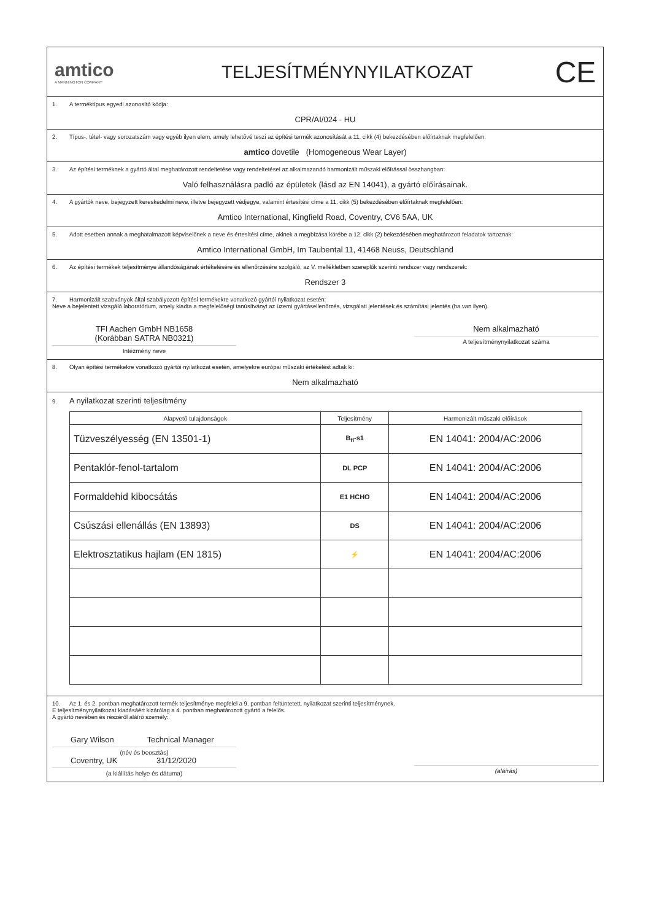amtico
A MANNINGTON COMPANY
TELJESÍTMÉNYNYILATKOZAT
CE
1. A terméktípus egyedi azonosító kódja:
CPR/AI/024 - HU
2. Típus-, tétel- vagy sorozatszám vagy egyéb ilyen elem, amely lehetővé teszi az építési termék azonosítását a 11. cikk (4) bekezdésében előírtaknak megfelelően:
amtico dovetile (Homogeneous Wear Layer)
3. Az építési terméknek a gyártó által meghatározott rendeltetése vagy rendeltetései az alkalmazandó harmonizált műszaki előírással összhangban:
Való felhasználásra padló az épületek (lásd az EN 14041), a gyártó előírásainak.
4. A gyártók neve, bejegyzett kereskedelmi neve, illetve bejegyzett védjegye, valamint értesítési címe a 11. cikk (5) bekezdésében előírtaknak megfelelően:
Amtico International, Kingfield Road, Coventry, CV6 5AA, UK
5. Adott esetben annak a meghatalmazott képviselőnek a neve és értesítési címe, akinek a megbízása körébe a 12. cikk (2) bekezdésében meghatározott feladatok tartoznak:
Amtico International GmbH, Im Taubental 11, 41468 Neuss, Deutschland
6. Az építési termékek teljesítménye állandóságának értékelésére és ellenőrzésére szolgáló, az V. mellékletben szereplők szerinti rendszer vagy rendszerek:
Rendszer 3
7. Harmonizált szabványok által szabályozott építési termékekre vonatkozó gyártói nyilatkozat esetén:
Neve a bejelentett vizsgáló laboratórium, amely kiadta a megfelelőségi tanúsítványt az üzemi gyártásellenőrzés, vizsgálati jelentések és számítási jelentés (ha van ilyen).
TFI Aachen GmbH NB1658
(Korábban SATRA NB0321)
Intézmény neve
Nem alkalmazható
A teljesítménynyilatkozat száma
8. Olyan építési termékekre vonatkozó gyártói nyilatkozat esetén, amelyekre európai műszaki értékelést adtak ki:
Nem alkalmazható
9. A nyilatkozat szerinti teljesítmény
| Alapvető tulajdonságok | Teljesítmény | Harmonizált műszaki előírások |
| --- | --- | --- |
| Tüzveszélyesség (EN 13501-1) | B<sub>fl</sub>-s1 | EN 14041: 2004/AC:2006 |
| Pentaklór-fenol-tartalom | DL PCP | EN 14041: 2004/AC:2006 |
| Formaldehid kibocsátás | E1 HCHO | EN 14041: 2004/AC:2006 |
| Csúszási ellenállás (EN 13893) | DS | EN 14041: 2004/AC:2006 |
| Elektrosztatikus hajlam (EN 1815) | ⚡ | EN 14041: 2004/AC:2006 |
10. Az 1. és 2. pontban meghatározott termék teljesítménye megfelel a 9. pontban feltüntetett, nyilatkozat szerinti teljesítménynek.
E teljesítménynyilatkozat kiadásáért kizárólag a 4. pontban meghatározott gyártó a felelős.
A gyártó nevében és részéről aláíró személy:
Gary Wilson Technical Manager
(név és beosztás)
Coventry, UK 31/12/2020
(a kiállítás helye és dátuma)
(aláírás)